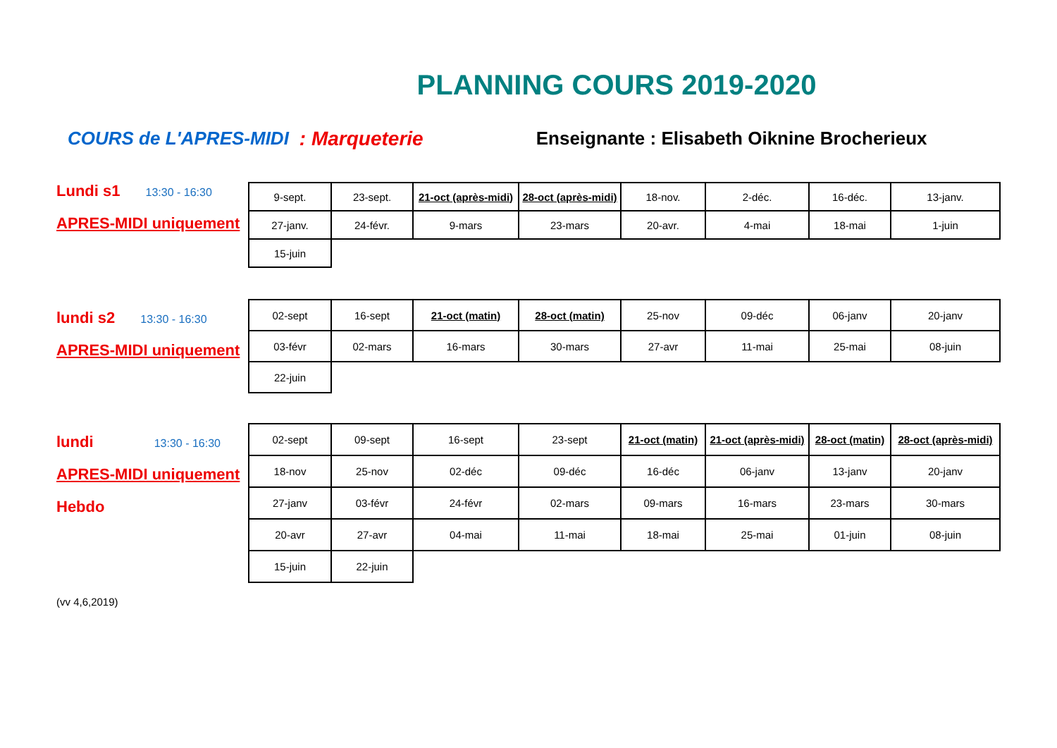PLANNING COURS 2019-2020
COURS de L'APRES-MIDI : Marqueterie Enseignante : Elisabeth Oiknine Brocherieux
Lundi s1 13:30 - 16:30
APRES-MIDI uniquement
| 9-sept. | 23-sept. | 21-oct (après-midi) | 28-oct (après-midi) | 18-nov. | 2-déc. | 16-déc. | 13-janv. |
| 27-janv. | 24-févr. | 9-mars | 23-mars | 20-avr. | 4-mai | 18-mai | 1-juin |
| 15-juin | | | | | | | |
lundi s2 13:30 - 16:30
APRES-MIDI uniquement
| 02-sept | 16-sept | 21-oct (matin) | 28-oct (matin) | 25-nov | 09-déc | 06-janv | 20-janv |
| 03-févr | 02-mars | 16-mars | 30-mars | 27-avr | 11-mai | 25-mai | 08-juin |
| 22-juin | | | | | | | |
lundi 13:30 - 16:30
APRES-MIDI uniquement
Hebdo
| 02-sept | 09-sept | 16-sept | 23-sept | 21-oct (matin) | 21-oct (après-midi) | 28-oct (matin) | 28-oct (après-midi) |
| 18-nov | 25-nov | 02-déc | 09-déc | 16-déc | 06-janv | 13-janv | 20-janv |
| 27-janv | 03-févr | 24-févr | 02-mars | 09-mars | 16-mars | 23-mars | 30-mars |
| 20-avr | 27-avr | 04-mai | 11-mai | 18-mai | 25-mai | 01-juin | 08-juin |
| 15-juin | 22-juin | | | | | | |
(vv 4,6,2019)